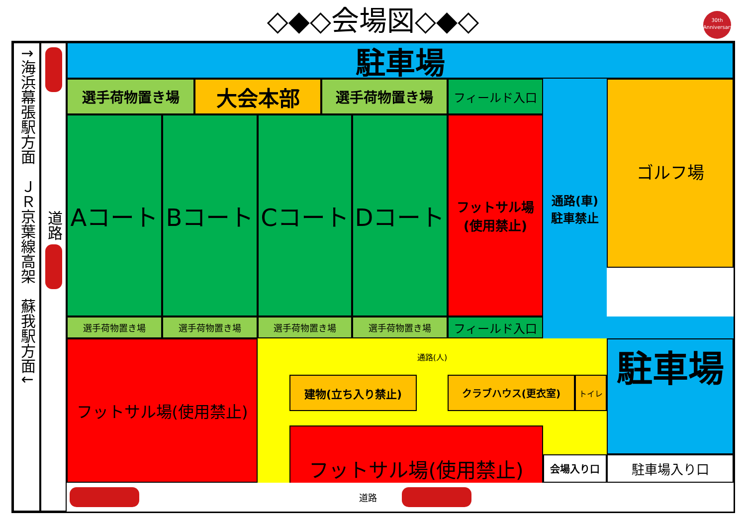◇◆◇会場図◇◆◇
30th
Anniversary
↑海浜幕張駅方面　ＪＲ京葉線高架　蘇我駅方面↓
道路
駐車場
選手荷物置き場
大会本部
選手荷物置き場
フィールド入口
通路(車)
駐車禁止
ゴルフ場
Aコート
Bコート
Cコート
Dコート
フットサル場
(使用禁止)
選手荷物置き場
選手荷物置き場
選手荷物置き場
選手荷物置き場
フィールド入口
フットサル場(使用禁止)
通路(人)
建物(立ち入り禁止)
クラブハウス(更衣室)
トイレ
フットサル場(使用禁止)
駐車場
会場入り口
駐車場入り口
道路